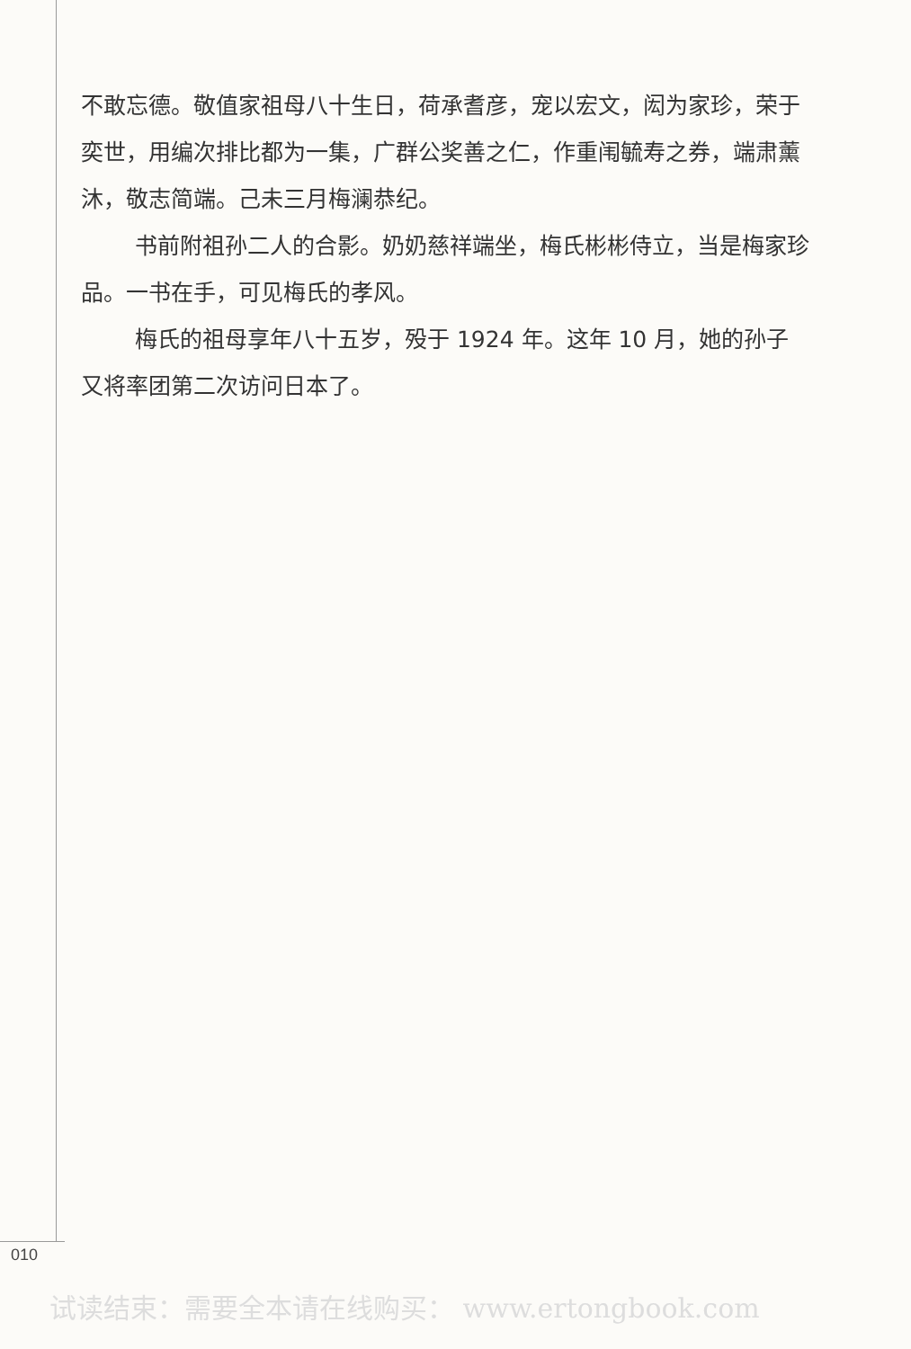不敢忘德。敬值家祖母八十生日，荷承耆彦，宠以宏文，闳为家珍，荣于奕世，用编次排比都为一集，广群公奖善之仁，作重闱毓寿之券，端肃薰沐，敬志简端。己未三月梅澜恭纪。
书前附祖孙二人的合影。奶奶慈祥端坐，梅氏彬彬侍立，当是梅家珍品。一书在手，可见梅氏的孝风。
梅氏的祖母享年八十五岁，殁于 1924 年。这年 10 月，她的孙子又将率团第二次访问日本了。
010
试读结束：需要全本请在线购买： www.ertongbook.com